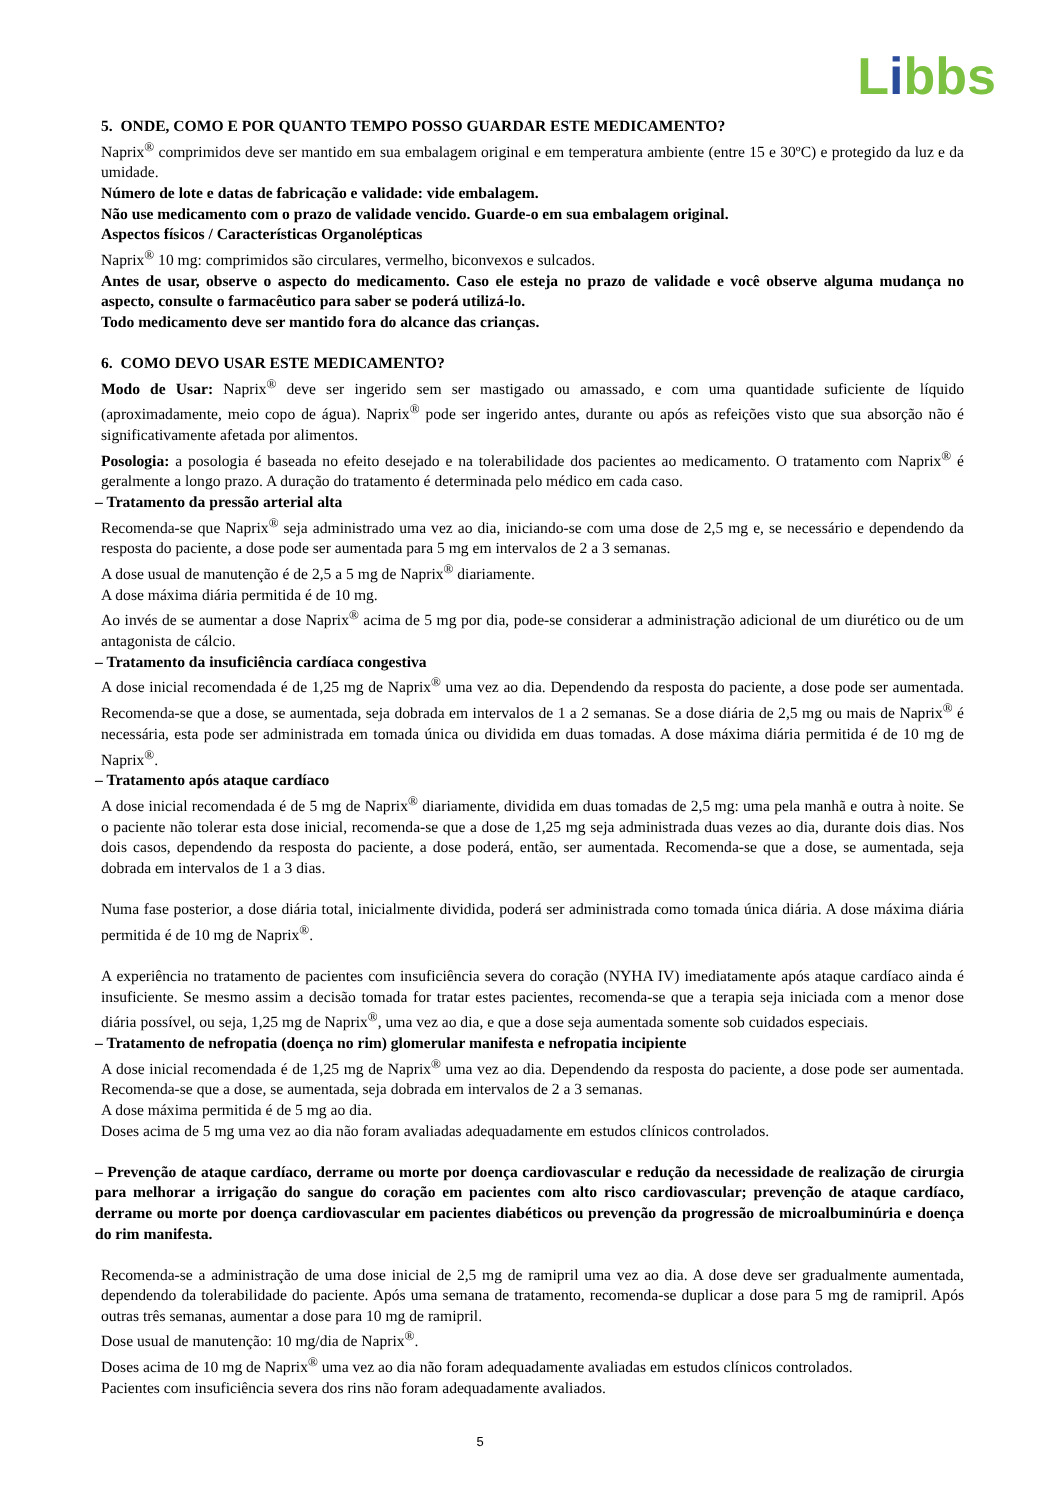Libbs
5. ONDE, COMO E POR QUANTO TEMPO POSSO GUARDAR ESTE MEDICAMENTO?
Naprix<sup>®</sup> comprimidos deve ser mantido em sua embalagem original e em temperatura ambiente (entre 15 e 30ºC) e protegido da luz e da umidade.
Número de lote e datas de fabricação e validade: vide embalagem.
Não use medicamento com o prazo de validade vencido. Guarde-o em sua embalagem original.
Aspectos físicos / Características Organolépticas
Naprix<sup>®</sup> 10 mg: comprimidos são circulares, vermelho, biconvexos e sulcados.
Antes de usar, observe o aspecto do medicamento. Caso ele esteja no prazo de validade e você observe alguma mudança no aspecto, consulte o farmacêutico para saber se poderá utilizá-lo.
Todo medicamento deve ser mantido fora do alcance das crianças.
6. COMO DEVO USAR ESTE MEDICAMENTO?
Modo de Usar: Naprix<sup>®</sup> deve ser ingerido sem ser mastigado ou amassado, e com uma quantidade suficiente de líquido (aproximadamente, meio copo de água). Naprix<sup>®</sup> pode ser ingerido antes, durante ou após as refeições visto que sua absorção não é significativamente afetada por alimentos.
Posologia: a posologia é baseada no efeito desejado e na tolerabilidade dos pacientes ao medicamento. O tratamento com Naprix<sup>®</sup> é geralmente a longo prazo. A duração do tratamento é determinada pelo médico em cada caso.
– Tratamento da pressão arterial alta
Recomenda-se que Naprix<sup>®</sup> seja administrado uma vez ao dia, iniciando-se com uma dose de 2,5 mg e, se necessário e dependendo da resposta do paciente, a dose pode ser aumentada para 5 mg em intervalos de 2 a 3 semanas.
A dose usual de manutenção é de 2,5 a 5 mg de Naprix<sup>®</sup> diariamente.
A dose máxima diária permitida é de 10 mg.
Ao invés de se aumentar a dose Naprix<sup>®</sup> acima de 5 mg por dia, pode-se considerar a administração adicional de um diurético ou de um antagonista de cálcio.
– Tratamento da insuficiência cardíaca congestiva
A dose inicial recomendada é de 1,25 mg de Naprix<sup>®</sup> uma vez ao dia. Dependendo da resposta do paciente, a dose pode ser aumentada. Recomenda-se que a dose, se aumentada, seja dobrada em intervalos de 1 a 2 semanas. Se a dose diária de 2,5 mg ou mais de Naprix<sup>®</sup> é necessária, esta pode ser administrada em tomada única ou dividida em duas tomadas. A dose máxima diária permitida é de 10 mg de Naprix<sup>®</sup>.
– Tratamento após ataque cardíaco
A dose inicial recomendada é de 5 mg de Naprix<sup>®</sup> diariamente, dividida em duas tomadas de 2,5 mg: uma pela manhã e outra à noite. Se o paciente não tolerar esta dose inicial, recomenda-se que a dose de 1,25 mg seja administrada duas vezes ao dia, durante dois dias. Nos dois casos, dependendo da resposta do paciente, a dose poderá, então, ser aumentada. Recomenda-se que a dose, se aumentada, seja dobrada em intervalos de 1 a 3 dias.
Numa fase posterior, a dose diária total, inicialmente dividida, poderá ser administrada como tomada única diária. A dose máxima diária permitida é de 10 mg de Naprix<sup>®</sup>.
A experiência no tratamento de pacientes com insuficiência severa do coração (NYHA IV) imediatamente após ataque cardíaco ainda é insuficiente. Se mesmo assim a decisão tomada for tratar estes pacientes, recomenda-se que a terapia seja iniciada com a menor dose diária possível, ou seja, 1,25 mg de Naprix<sup>®</sup>, uma vez ao dia, e que a dose seja aumentada somente sob cuidados especiais.
– Tratamento de nefropatia (doença no rim) glomerular manifesta e nefropatia incipiente
A dose inicial recomendada é de 1,25 mg de Naprix<sup>®</sup> uma vez ao dia. Dependendo da resposta do paciente, a dose pode ser aumentada. Recomenda-se que a dose, se aumentada, seja dobrada em intervalos de 2 a 3 semanas.
A dose máxima permitida é de 5 mg ao dia.
Doses acima de 5 mg uma vez ao dia não foram avaliadas adequadamente em estudos clínicos controlados.
– Prevenção de ataque cardíaco, derrame ou morte por doença cardiovascular e redução da necessidade de realização de cirurgia para melhorar a irrigação do sangue do coração em pacientes com alto risco cardiovascular; prevenção de ataque cardíaco, derrame ou morte por doença cardiovascular em pacientes diabéticos ou prevenção da progressão de microalbuminúria e doença do rim manifesta.
Recomenda-se a administração de uma dose inicial de 2,5 mg de ramipril uma vez ao dia. A dose deve ser gradualmente aumentada, dependendo da tolerabilidade do paciente. Após uma semana de tratamento, recomenda-se duplicar a dose para 5 mg de ramipril. Após outras três semanas, aumentar a dose para 10 mg de ramipril.
Dose usual de manutenção: 10 mg/dia de Naprix<sup>®</sup>.
Doses acima de 10 mg de Naprix<sup>®</sup> uma vez ao dia não foram adequadamente avaliadas em estudos clínicos controlados.
Pacientes com insuficiência severa dos rins não foram adequadamente avaliados.
5